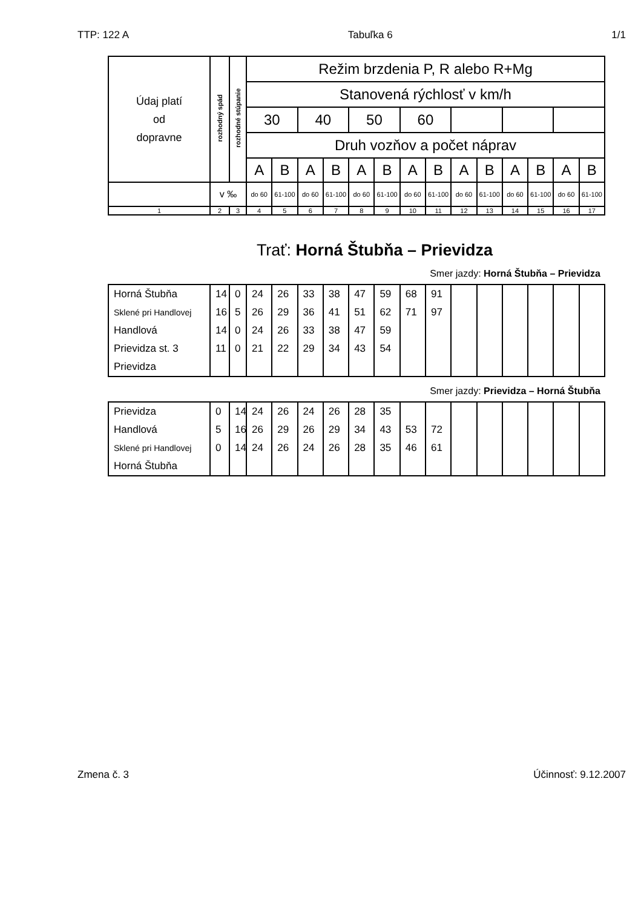TTP: 122 A Tabuľka 6 1/1
| Údaj platí od dopravne | rozhodný spád | rozhodné stúpanie | Režim brzdenia P, R alebo R+Mg | | | | | | | | | | | | | |
| | | | Stanovená rýchlosť v km/h | | | | | | | | | | | | | |
| | | | 30 | | 40 | | 50 | | 60 | | | | | | | |
| | | | Druh vozňov a počet náprav | | | | | | | | | | | | | |
| | | | A | B | A | B | A | B | A | B | A | B | A | B | A | B |
| | v ‰ | | do 60 | 61-100 | do 60 | 61-100 | do 60 | 61-100 | do 60 | 61-100 | do 60 | 61-100 | do 60 | 61-100 | do 60 | 61-100 |
| 1 | 2 | 3 | 4 | 5 | 6 | 7 | 8 | 9 | 10 | 11 | 12 | 13 | 14 | 15 | 16 | 17 |
Trať: Horná Štubňa – Prievidza
Smer jazdy: Horná Štubňa – Prievidza
| Horná Štubňa | 14 | 0 | 24 | 26 | 33 | 38 | 47 | 59 | 68 | 91 | | | | | | |
| Sklené pri Handlovej | 16 | 5 | 26 | 29 | 36 | 41 | 51 | 62 | 71 | 97 | | | | | | |
| Handlová | 14 | 0 | 24 | 26 | 33 | 38 | 47 | 59 | | | | | | | | |
| Prievidza st. 3 | 11 | 0 | 21 | 22 | 29 | 34 | 43 | 54 | | | | | | | | |
| Prievidza | | | | | | | | | | | | | | | | |
Smer jazdy: Prievidza – Horná Štubňa
| Prievidza | 0 | 14 | 24 | 26 | 24 | 26 | 28 | 35 | | | | | | | | |
| Handlová | 5 | 16 | 26 | 29 | 26 | 29 | 34 | 43 | 53 | 72 | | | | | | |
| Sklené pri Handlovej | 0 | 14 | 24 | 26 | 24 | 26 | 28 | 35 | 46 | 61 | | | | | | |
| Horná Štubňa | | | | | | | | | | | | | | | | |
Zmena č. 3 Účinnosť: 9.12.2007